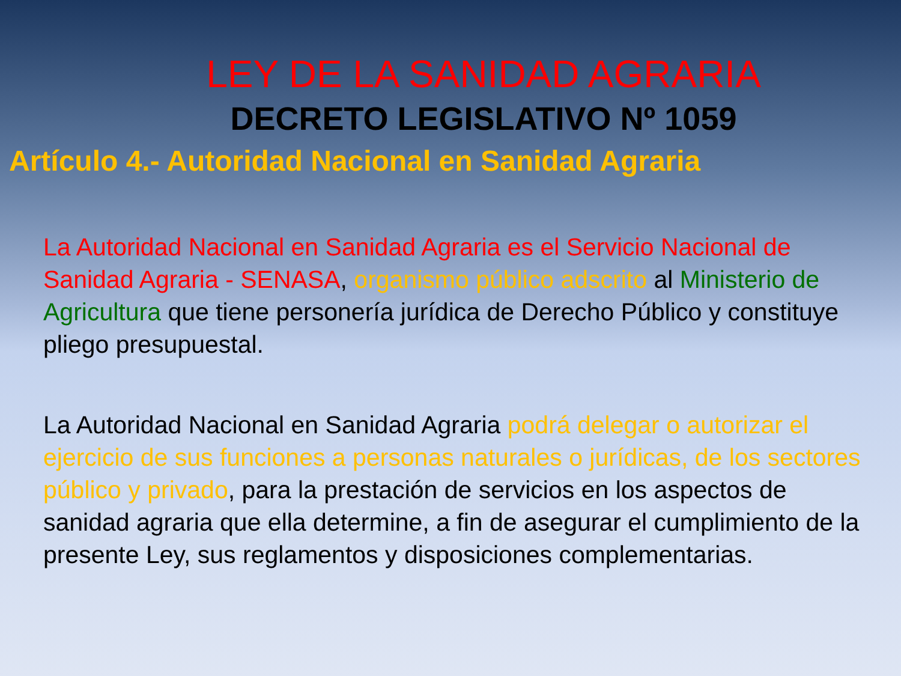LEY DE LA SANIDAD AGRARIA
DECRETO LEGISLATIVO Nº 1059
Artículo 4.- Autoridad Nacional en Sanidad Agraria
La Autoridad Nacional en Sanidad Agraria es el Servicio Nacional de Sanidad Agraria - SENASA, organismo público adscrito al Ministerio de Agricultura que tiene personería jurídica de Derecho Público y constituye pliego presupuestal.
La Autoridad Nacional en Sanidad Agraria podrá delegar o autorizar el ejercicio de sus funciones a personas naturales o jurídicas, de los sectores público y privado, para la prestación de servicios en los aspectos de sanidad agraria que ella determine, a fin de asegurar el cumplimiento de la presente Ley, sus reglamentos y disposiciones complementarias.